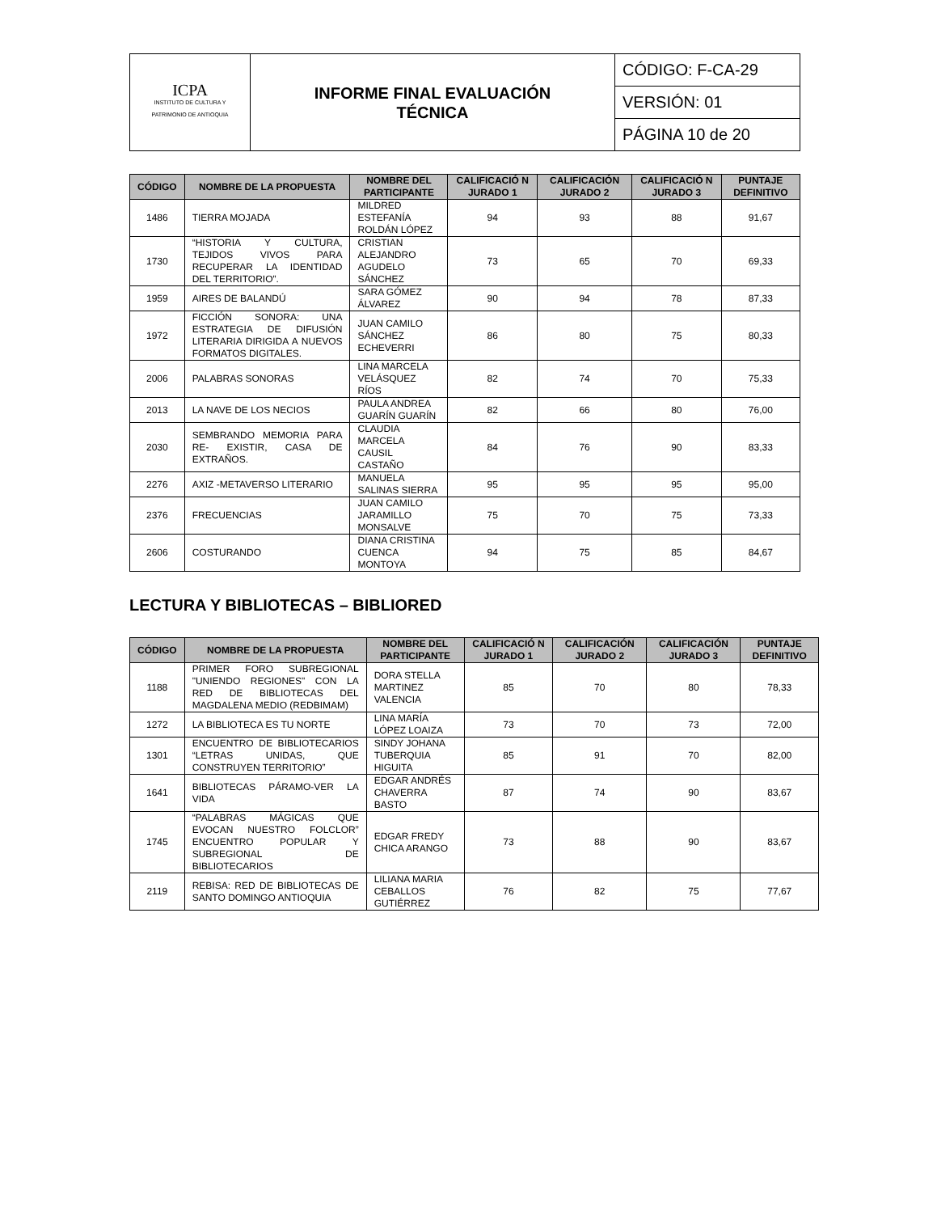| ICPA INSTITUTO DE CULTURA Y PATRIMONIO DE ANTIOQUIA | INFORME FINAL EVALUACIÓN TÉCNICA | CÓDIGO: F-CA-29 |
| | | VERSIÓN: 01 |
| | | PÁGINA 10 de 20 |
| CÓDIGO | NOMBRE DE LA PROPUESTA | NOMBRE DEL PARTICIPANTE | CALIFICACIÓ N JURADO 1 | CALIFICACIÓN JURADO 2 | CALIFICACIÓ N JURADO 3 | PUNTAJE DEFINITIVO |
| --- | --- | --- | --- | --- | --- | --- |
| 1486 | TIERRA MOJADA | MILDRED ESTEFANÍA ROLDÁN LÓPEZ | 94 | 93 | 88 | 91,67 |
| 1730 | “HISTORIA Y CULTURA, TEJIDOS VIVOS PARA RECUPERAR LA IDENTIDAD DEL TERRITORIO”. | CRISTIAN ALEJANDRO AGUDELO SÁNCHEZ | 73 | 65 | 70 | 69,33 |
| 1959 | AIRES DE BALANDÚ | SARA GÓMEZ ÁLVAREZ | 90 | 94 | 78 | 87,33 |
| 1972 | FICCIÓN SONORA: UNA ESTRATEGIA DE DIFUSIÓN LITERARIA DIRIGIDA A NUEVOS FORMATOS DIGITALES. | JUAN CAMILO SÁNCHEZ ECHEVERRI | 86 | 80 | 75 | 80,33 |
| 2006 | PALABRAS SONORAS | LINA MARCELA VELÁSQUEZ RÍOS | 82 | 74 | 70 | 75,33 |
| 2013 | LA NAVE DE LOS NECIOS | PAULA ANDREA GUARÍN GUARÍN | 82 | 66 | 80 | 76,00 |
| 2030 | SEMBRANDO MEMORIA PARA RE- EXISTIR, CASA DE EXTRAÑOS. | CLAUDIA MARCELA CAUSIL CASTAÑO | 84 | 76 | 90 | 83,33 |
| 2276 | AXIZ -METAVERSO LITERARIO | MANUELA SALINAS SIERRA | 95 | 95 | 95 | 95,00 |
| 2376 | FRECUENCIAS | JUAN CAMILO JARAMILLO MONSALVE | 75 | 70 | 75 | 73,33 |
| 2606 | COSTURANDO | DIANA CRISTINA CUENCA MONTOYA | 94 | 75 | 85 | 84,67 |
LECTURA Y BIBLIOTECAS – BIBLIORED
| CÓDIGO | NOMBRE DE LA PROPUESTA | NOMBRE DEL PARTICIPANTE | CALIFICACIÓ N JURADO 1 | CALIFICACIÓN JURADO 2 | CALIFICACIÓN JURADO 3 | PUNTAJE DEFINITIVO |
| --- | --- | --- | --- | --- | --- | --- |
| 1188 | PRIMER FORO SUBREGIONAL "UNIENDO REGIONES" CON LA RED DE BIBLIOTECAS DEL MAGDALENA MEDIO (REDBIMAM) | DORA STELLA MARTINEZ VALENCIA | 85 | 70 | 80 | 78,33 |
| 1272 | LA BIBLIOTECA ES TU NORTE | LINA MARÍA LÓPEZ LOAIZA | 73 | 70 | 73 | 72,00 |
| 1301 | ENCUENTRO DE BIBLIOTECARIOS “LETRAS UNIDAS, QUE CONSTRUYEN TERRITORIO” | SINDY JOHANA TUBERQUIA HIGUITA | 85 | 91 | 70 | 82,00 |
| 1641 | BIBLIOTECAS PÁRAMO-VER LA VIDA | EDGAR ANDRÉS CHAVERRA BASTO | 87 | 74 | 90 | 83,67 |
| 1745 | “PALABRAS MÁGICAS QUE EVOCAN NUESTRO FOLCLOR” ENCUENTRO POPULAR Y SUBREGIONAL DE BIBLIOTECARIOS | EDGAR FREDY CHICA ARANGO | 73 | 88 | 90 | 83,67 |
| 2119 | REBISA: RED DE BIBLIOTECAS DE SANTO DOMINGO ANTIOQUIA | LILIANA MARIA CEBALLOS GUTIÉRREZ | 76 | 82 | 75 | 77,67 |